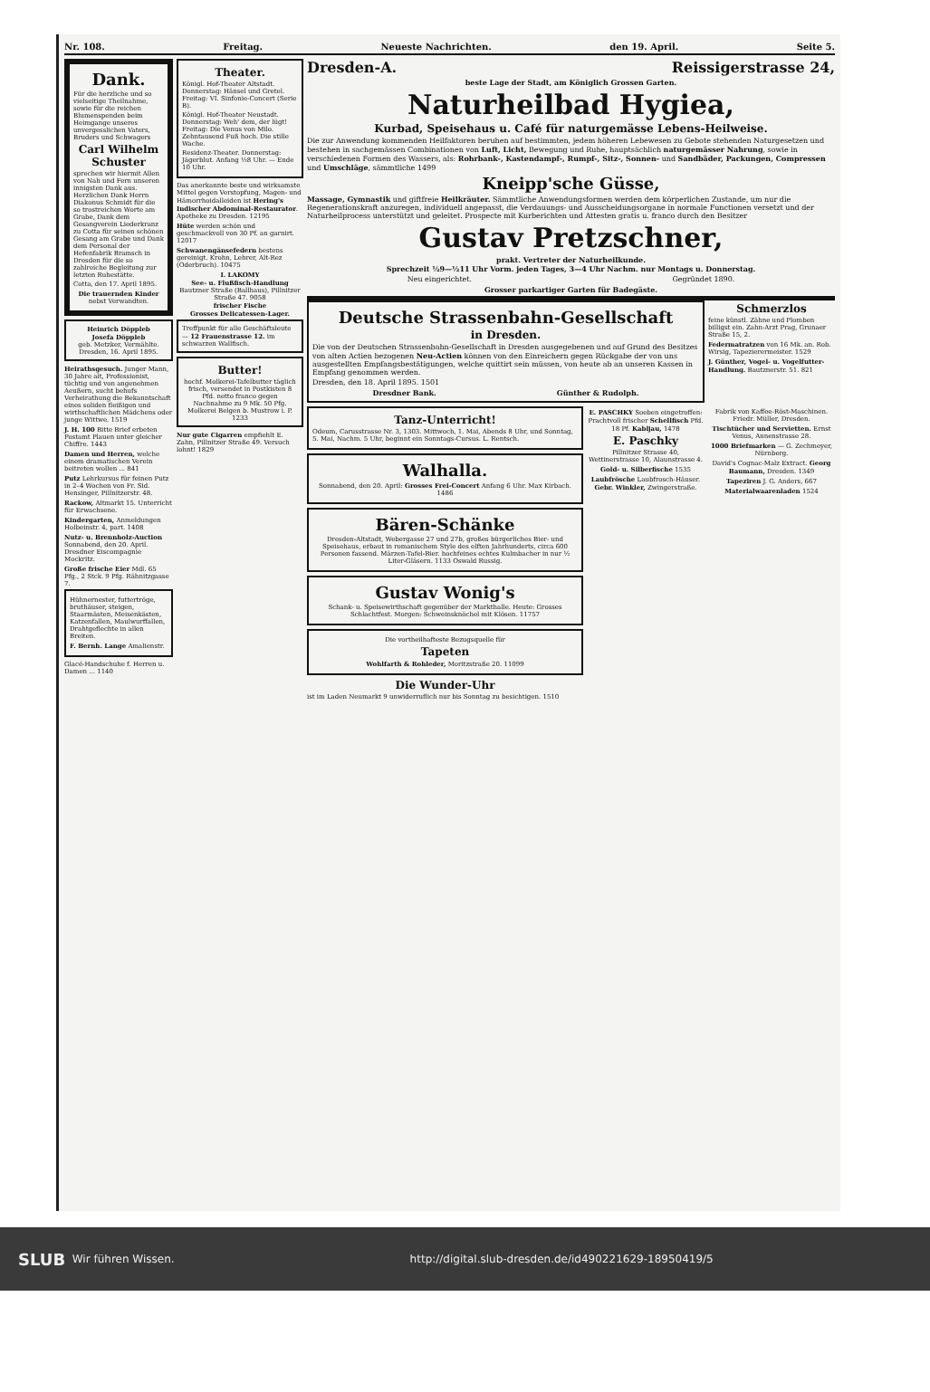Nr. 108. Freitag. Neueste Nachrichten. den 19. April. Seite 5.
Dank.
Für die herzliche und so vielseitige Theilnahme, sowie für die reichen Blumenspenden beim Heimgange unseres unvergesslichen Vaters, Bruders und Schwagers
Carl Wilhelm Schuster
sprechen wir hiermit Allen von Nah und Fern unseren innigsten Dank aus. Herzlichen Dank Herrn Diakonus Schmidt für die so trostreichen Worte am Grabe, Dank dem Gesangverein Liederkranz zu Cotta für seinen schönen Gesang am Grabe und Dank dem Personal der Hefenfabrik Bramsch in Dresden für die so zahlreiche Begleitung zur letzten Ruhestätte.
Cotta, den 17. April 1895.
Die trauernden Kinder nebst Verwandten.
Heinrich Döppleb
Josefa Döppleb
geb. Metzker, Vermählte.
Dresden, 16. April 1895.
Heirathsgesuch. Junger Mann, 30 Jahre alt, Professionist, tüchtig und von angenehmen Aeußern, sucht behufs Verheirathung die Bekanntschaft eines soliden fleißigen und wirthschaftlichen Mädchens oder junge Wittwe. 1519
J. H. 100 Bitte Brief erbeten Postamt Plauen unter gleicher Chiffre. 1443
Damen und Herren, welche einem dramatischen Verein beitreten wollen ... 841
Putz Lehrkursus für feinen Putz in 2–4 Wochen von Fr. Sid. Hensinger, Pillnitzerstr. 48.
Rackow, Altmarkt 15. Unterricht für Erwachsene.
Kindergarten, Anmeldungen Holbeinstr. 4, part. 1408
Nutz- u. Brennholz-Auction Sonnabend, den 20. April. Dresdner Eiscompagnie Mockritz.
Große frische Eier Mdl. 65 Pfg., 2 Stck. 9 Pfg. Rähnitzgasse 7.
Hühnernester, futtertröge, bruthäuser, steigen, Staarmästen, Meisenkästen, Katzenfallen, Maulwurffallen, Drahtgeflechte in allen Breiten.
F. Bernh. Lange Amalienstr.
Glacé-Handschuhe f. Herren u. Damen ... 1140
Theater.
Königl. Hof-Theater Altstadt. Donnerstag: Hänsel und Gretel. Freitag: VI. Sinfonie-Concert (Serie B).
Königl. Hof-Theater Neustadt. Donnerstag: Weh' dem, der lügt! Freitag: Die Venus von Milo. Zehntausend Fuß hoch. Die stille Wache.
Residenz-Theater. Donnerstag: Jägerblut. Anfang ½8 Uhr. — Ende 10 Uhr.
Das anerkannte beste und wirksamste Mittel gegen Verstopfung, Magen- und Hämorrhoidalleiden ist Hering's Indischer Abdominal-Restaurator. Apotheke zu Dresden. 12195
Hüte werden schön und geschmackvoll von 30 Pf. an garnirt. 12017
Schwanengänsefedern bestens gereinigt. Krohn, Lehrer, Alt-Rez (Oderbruch). 10475
I. LAKOMY
See- u. Flußfisch-Handlung Bautzner Straße (Ballhaus), Pillnitzer Straße 47. 9058
frischer Fische
Grosses Delicatessen-Lager.
Treffpunkt für alle Geschäftsleute — 12 Frauenstrasse 12. im schwarzen Wallfisch.
Butter!
hochf. Molkerei-Tafelbutter täglich frisch, versendet in Postkisten 8 Pfd. netto franco gegen Nachnahme zu 9 Mk. 50 Pfg. Molkerei Belgen b. Mustrow i. P. 1233
Nur gute Cigarren empfiehlt E. Zahn, Pillnitzer Straße 49. Versuch lohnt! 1829
Dresden-A. Reissigerstrasse 24,
beste Lage der Stadt, am Königlich Grossen Garten.
Naturheilbad Hygiea,
Kurbad, Speisehaus u. Café für naturgemässe Lebens-Heilweise.
Die zur Anwendung kommenden Heilfaktoren beruhen auf bestimmten, jedem höheren Lebewesen zu Gebote stehenden Naturgesetzen und bestehen in sachgemässen Combinationen von Luft, Licht, Bewegung und Ruhe, hauptsächlich naturgemässer Nahrung, sowie in verschiedenen Formen des Wassers, als: Rohrbank-, Kastendampf-, Rumpf-, Sitz-, Sonnen- und Sandbäder, Packungen, Compressen und Umschläge, sämmtliche 1499
Kneipp'sche Güsse,
Massage, Gymnastik und giftfreie Heilkräuter. Sämmtliche Anwendungsformen werden dem körperlichen Zustande, um nur die Regenerationskraft anzuregen, individuell angepasst, die Verdauungs- und Ausscheidungsorgane in normale Functionen versetzt und der Naturheilprocess unterstützt und geleitet. Prospecte mit Kurberichten und Attesten gratis u. franco durch den Besitzer
Gustav Pretzschner,
prakt. Vertreter der Naturheilkunde.
Sprechzeit ½9—½11 Uhr Vorm. jeden Tages, 3—4 Uhr Nachm. nur Montags u. Donnerstag.
Neu eingerichtet. Gegründet 1890.
Grosser parkartiger Garten für Badegäste.
Deutsche Strassenbahn-Gesellschaft
in Dresden.
Die von der Deutschen Strassenbahn-Gesellschaft in Dresden ausgegebenen und auf Grund des Besitzes von alten Actien bezogenen Neu-Actien können von den Einreichern gegen Rückgabe der von uns ausgestellten Empfangsbestätigungen, welche quittirt sein müssen, von heute ab an unseren Kassen in Empfang genommen werden.
Dresden, den 18. April 1895. 1501
Dresdner Bank. Günther & Rudolph.
Schmerzlos
feine künstl. Zähne und Plomben billigst ein. Zahn-Arzt Prag, Grunaer Straße 15, 2.
Federmatratzen von 16 Mk. an. Rob. Wirsig, Tapezierermeister. 1529
J. Günther, Vogel- u. Vogelfutter-Handlung. Bautznerstr. 51. 821
Tanz-Unterricht!
Odeum, Carusstrasse Nr. 3, 1303. Mittwoch, 1. Mai, Abends 8 Uhr, und Sonntag, 5. Mai, Nachm. 5 Uhr, beginnt ein Sonntags-Cursus. L. Rentsch.
Walhalla.
Sonnabend, den 20. April: Grosses Frei-Concert Anfang 6 Uhr. Max Kirbach. 1486
Bären-Schänke
Dresden-Altstadt, Webergasse 27 und 27b, großes bürgerliches Bier- und Speisehaus, erbaut in romanischem Style des elften Jahrhunderts, circa 600 Personen fassend. Märzen-Tafel-Bier. hochfeines echtes Kulmbacher in nur ½ Liter-Gläsern. 1133 Oswald Russig.
Gustav Wonig's
Schank- u. Speisewirthschaft gegenüber der Markthalle. Heute: Grosses Schlachtfest. Morgen: Schweinsknöchel mit Klösen. 11757
Die vortheilhafteste Bezugsquelle für
Tapeten
Wohlfarth & Rohleder, Moritzstraße 20. 11099
Die Wunder-Uhr
ist im Laden Neumarkt 9 unwiderruflich nur bis Sonntag zu besichtigen. 1510
E. PASCHKY Soeben eingetroffen: Prachtvoll frischer Schellfisch Pfd. 18 Pf. Kabljau, 1478
E. Paschky
Pillnitzer Strasse 40, Wettinerstrasse 10, Alaunstrasse 4.
Gold- u. Silberfische 1535
Laubfrösche Laubfrosch-Häuser. Gebr. Winkler, Zwingerstraße.
Fabrik von Kaffee-Röst-Maschinen. Friedr. Müller, Dresden.
Tischtücher und Servietten. Ernst Venus, Annenstrasse 28.
1000 Briefmarken — G. Zechmeyer, Nürnberg.
David's Cognac-Malz Extract. Georg Baumann, Dresden. 1349
Tapeziren J. G. Anders, 667
Materialwaarenladen 1524
SLUB Wir führen Wissen. http://digital.slub-dresden.de/id490221629-18950419/5